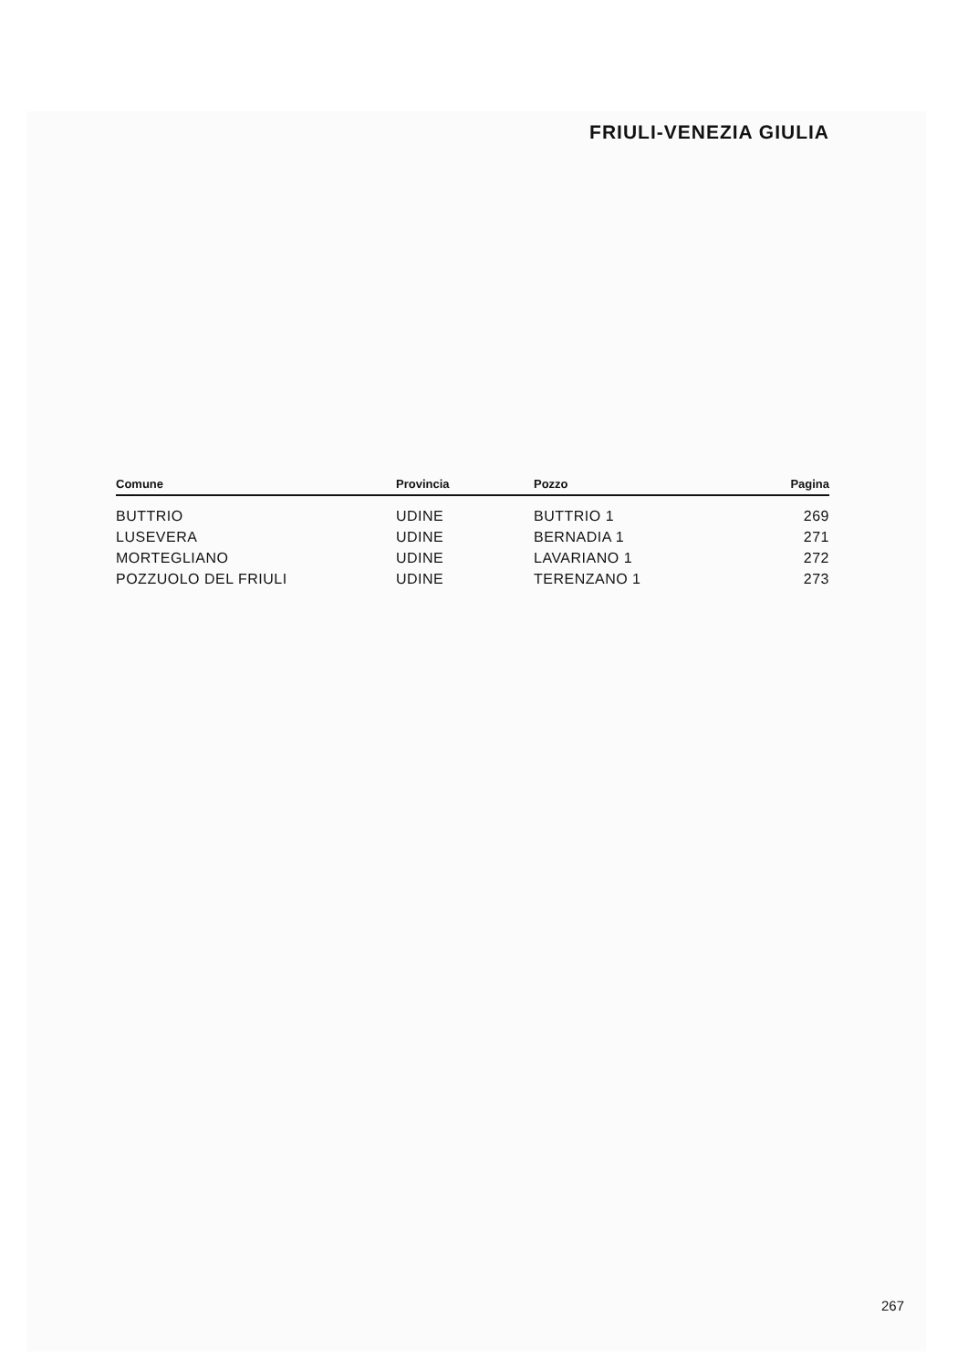FRIULI-VENEZIA GIULIA
| Comune | Provincia | Pozzo | Pagina |
| --- | --- | --- | --- |
| BUTTRIO | UDINE | BUTTRIO 1 | 269 |
| LUSEVERA | UDINE | BERNADIA 1 | 271 |
| MORTEGLIANO | UDINE | LAVARIANO 1 | 272 |
| POZZUOLO DEL FRIULI | UDINE | TERENZANO 1 | 273 |
267